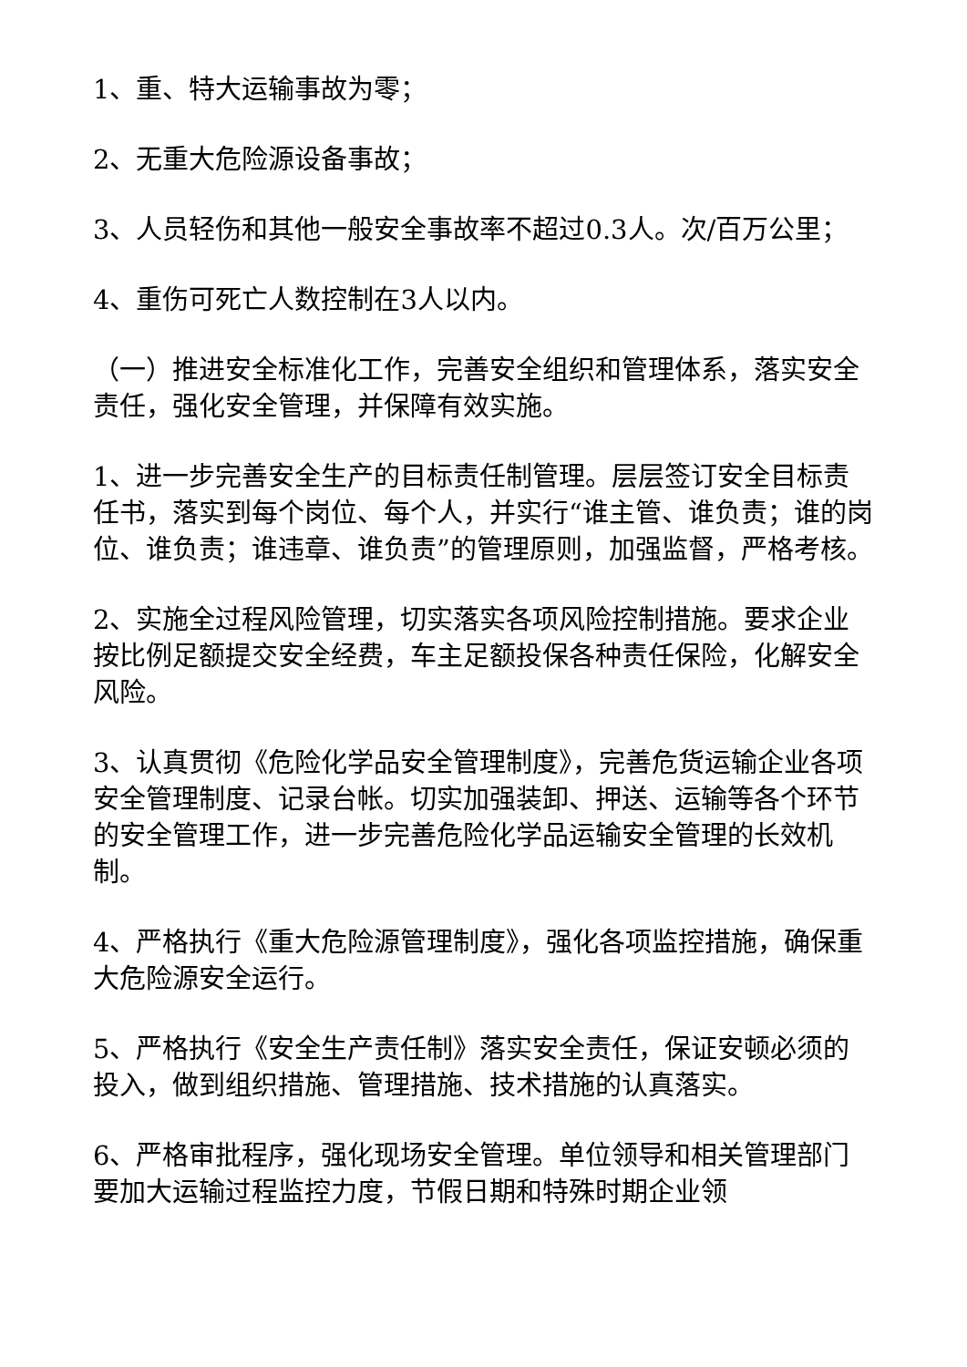1、重、特大运输事故为零；
2、无重大危险源设备事故；
3、人员轻伤和其他一般安全事故率不超过0.3人。次/百万公里；
4、重伤可死亡人数控制在3人以内。
（一）推进安全标准化工作，完善安全组织和管理体系，落实安全责任，强化安全管理，并保障有效实施。
1、进一步完善安全生产的目标责任制管理。层层签订安全目标责任书，落实到每个岗位、每个人，并实行“谁主管、谁负责；谁的岗位、谁负责；谁违章、谁负责”的管理原则，加强监督，严格考核。
2、实施全过程风险管理，切实落实各项风险控制措施。要求企业按比例足额提交安全经费，车主足额投保各种责任保险，化解安全风险。
3、认真贯彻《危险化学品安全管理制度》，完善危货运输企业各项安全管理制度、记录台帐。切实加强装卸、押送、运输等各个环节的安全管理工作，进一步完善危险化学品运输安全管理的长效机制。
4、严格执行《重大危险源管理制度》，强化各项监控措施，确保重大危险源安全运行。
5、严格执行《安全生产责任制》落实安全责任，保证安顿必须的投入，做到组织措施、管理措施、技术措施的认真落实。
6、严格审批程序，强化现场安全管理。单位领导和相关管理部门要加大运输过程监控力度，节假日期和特殊时期企业领